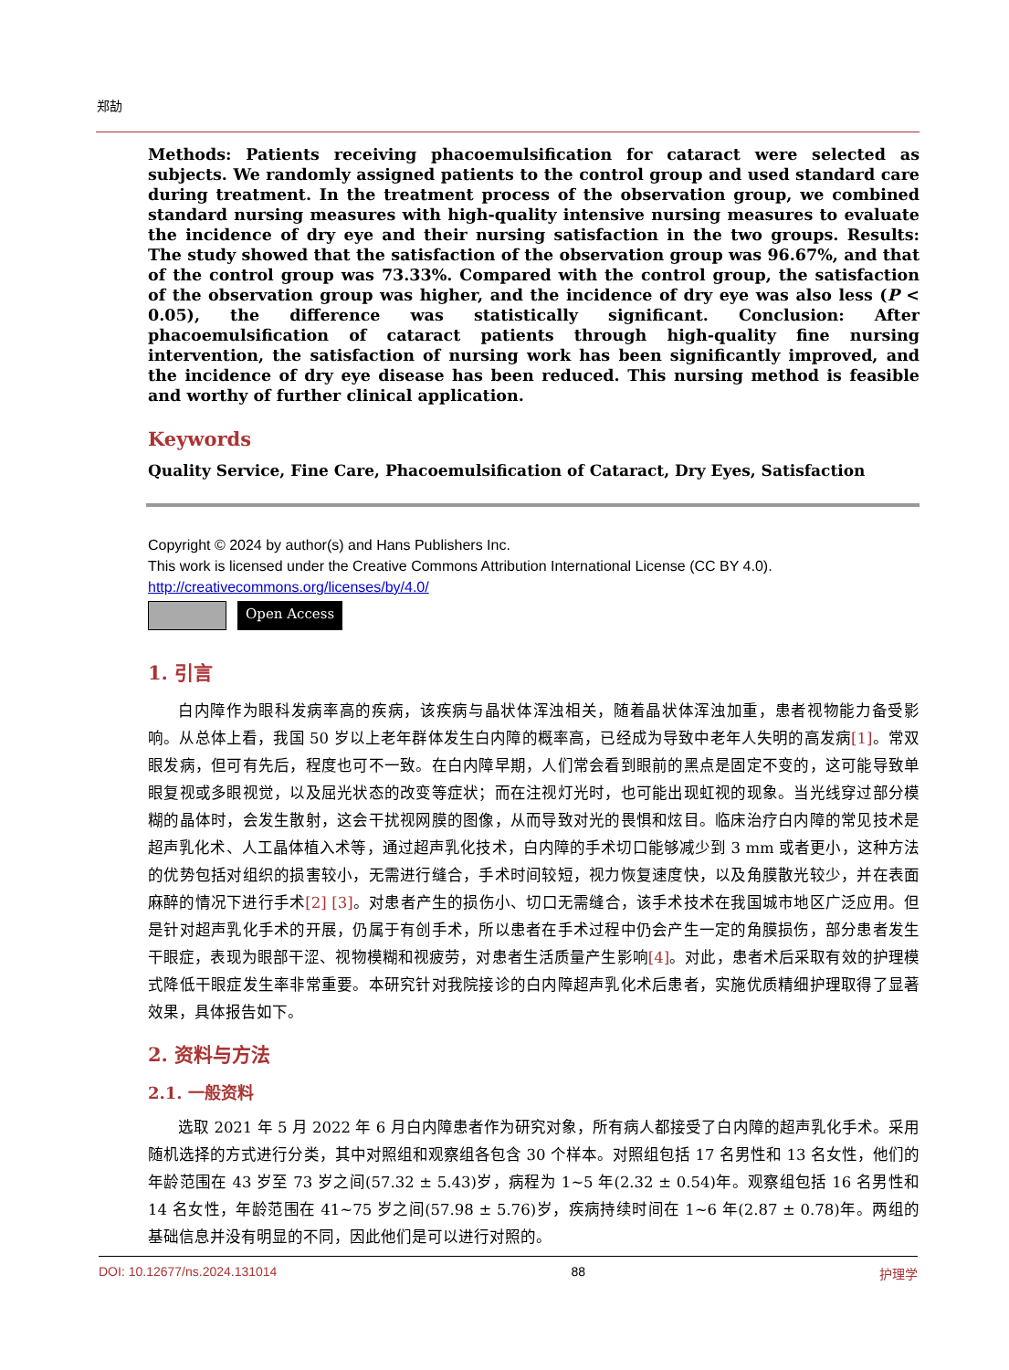郑劼
Methods: Patients receiving phacoemulsification for cataract were selected as subjects. We randomly assigned patients to the control group and used standard care during treatment. In the treatment process of the observation group, we combined standard nursing measures with high-quality intensive nursing measures to evaluate the incidence of dry eye and their nursing satisfaction in the two groups. Results: The study showed that the satisfaction of the observation group was 96.67%, and that of the control group was 73.33%. Compared with the control group, the satisfaction of the observation group was higher, and the incidence of dry eye was also less (P < 0.05), the difference was statistically significant. Conclusion: After phacoemulsification of cataract patients through high-quality fine nursing intervention, the satisfaction of nursing work has been significantly improved, and the incidence of dry eye disease has been reduced. This nursing method is feasible and worthy of further clinical application.
Keywords
Quality Service, Fine Care, Phacoemulsification of Cataract, Dry Eyes, Satisfaction
Copyright © 2024 by author(s) and Hans Publishers Inc.
This work is licensed under the Creative Commons Attribution International License (CC BY 4.0).
http://creativecommons.org/licenses/by/4.0/
Open Access
1. 引言
白内障作为眼科发病率高的疾病，该疾病与晶状体浑浊相关，随着晶状体浑浊加重，患者视物能力备受影响。从总体上看，我国 50 岁以上老年群体发生白内障的概率高，已经成为导致中老年人失明的高发病[1]。常双眼发病，但可有先后，程度也可不一致。在白内障早期，人们常会看到眼前的黑点是固定不变的，这可能导致单眼复视或多眼视觉，以及屈光状态的改变等症状；而在注视灯光时，也可能出现虹视的现象。当光线穿过部分模糊的晶体时，会发生散射，这会干扰视网膜的图像，从而导致对光的畏惧和炫目。临床治疗白内障的常见技术是超声乳化术、人工晶体植入术等，通过超声乳化技术，白内障的手术切口能够减少到 3 mm 或者更小，这种方法的优势包括对组织的损害较小，无需进行缝合，手术时间较短，视力恢复速度快，以及角膜散光较少，并在表面麻醉的情况下进行手术[2] [3]。对患者产生的损伤小、切口无需缝合，该手术技术在我国城市地区广泛应用。但是针对超声乳化手术的开展，仍属于有创手术，所以患者在手术过程中仍会产生一定的角膜损伤，部分患者发生干眼症，表现为眼部干涩、视物模糊和视疲劳，对患者生活质量产生影响[4]。对此，患者术后采取有效的护理模式降低干眼症发生率非常重要。本研究针对我院接诊的白内障超声乳化术后患者，实施优质精细护理取得了显著效果，具体报告如下。
2. 资料与方法
2.1. 一般资料
选取 2021 年 5 月 2022 年 6 月白内障患者作为研究对象，所有病人都接受了白内障的超声乳化手术。采用随机选择的方式进行分类，其中对照组和观察组各包含 30 个样本。对照组包括 17 名男性和 13 名女性，他们的年龄范围在 43 岁至 73 岁之间(57.32 ± 5.43)岁，病程为 1~5 年(2.32 ± 0.54)年。观察组包括 16 名男性和 14 名女性，年龄范围在 41~75 岁之间(57.98 ± 5.76)岁，疾病持续时间在 1~6 年(2.87 ± 0.78)年。两组的基础信息并没有明显的不同，因此他们是可以进行对照的。
DOI: 10.12677/ns.2024.131014 88 护理学